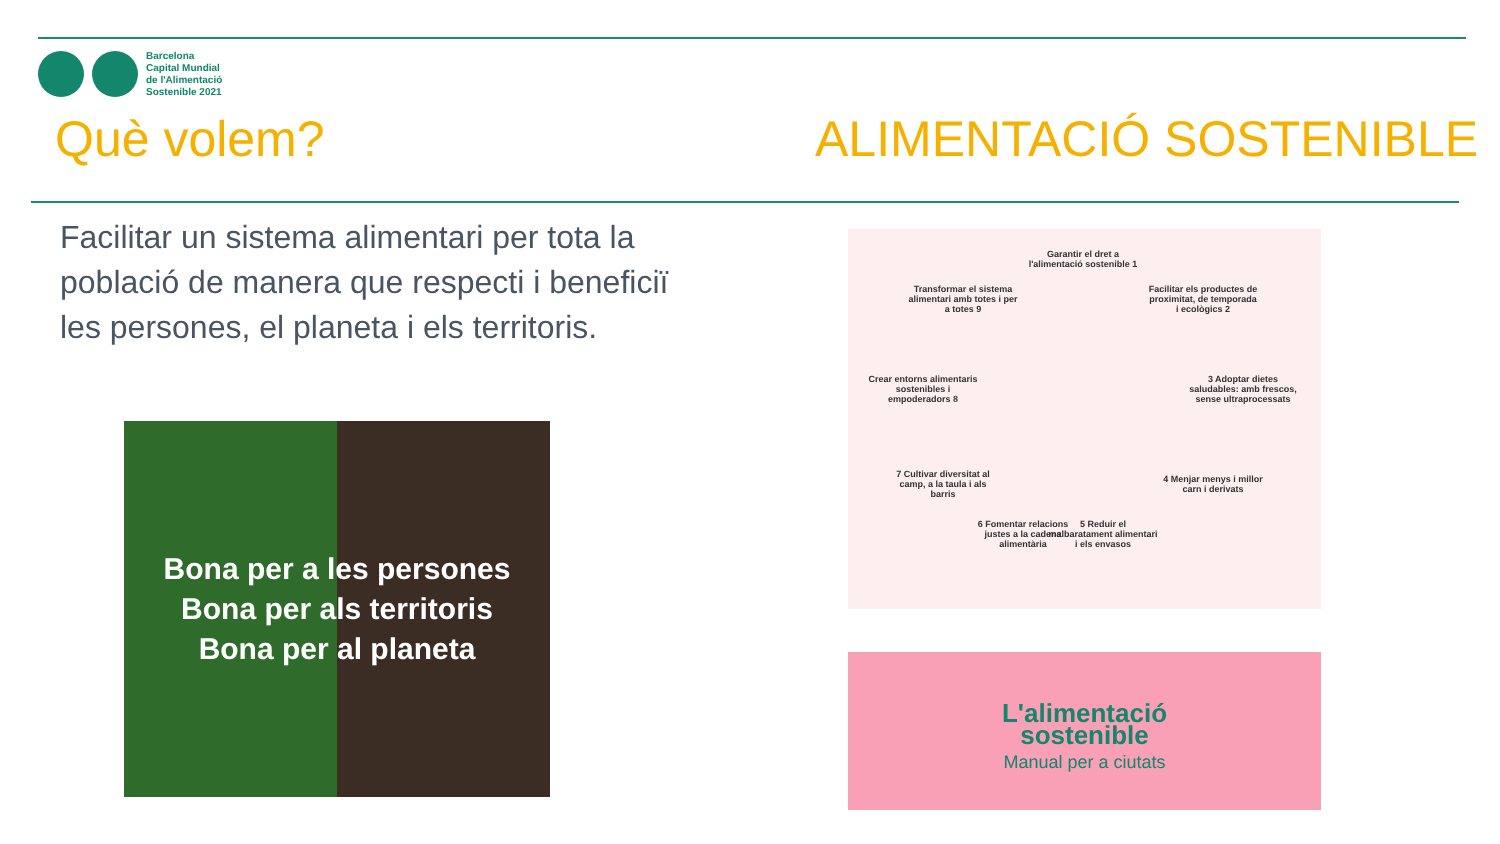Barcelona
Capital Mundial
de l'Alimentació
Sostenible 2021
Què volem? ALIMENTACIÓ SOSTENIBLE
Facilitar un sistema alimentari per tota la població de manera que respecti i beneficiï les persones, el planeta i els territoris.
Bona per a les persones
Bona per als territoris
Bona per al planeta
Garantir el dret a l'alimentació sostenible 1
Facilitar els productes de proximitat, de temporada i ecològics 2
3 Adoptar dietes saludables: amb frescos, sense ultraprocessats
4 Menjar menys i millor carn i derivats
5 Reduir el malbaratament alimentari i els envasos
6 Fomentar relacions justes a la cadena alimentària
7 Cultivar diversitat al camp, a la taula i als barris
Crear entorns alimentaris sostenibles i empoderadors 8
Transformar el sistema alimentari amb totes i per a totes 9
L'alimentació
sostenible
Manual per a ciutats